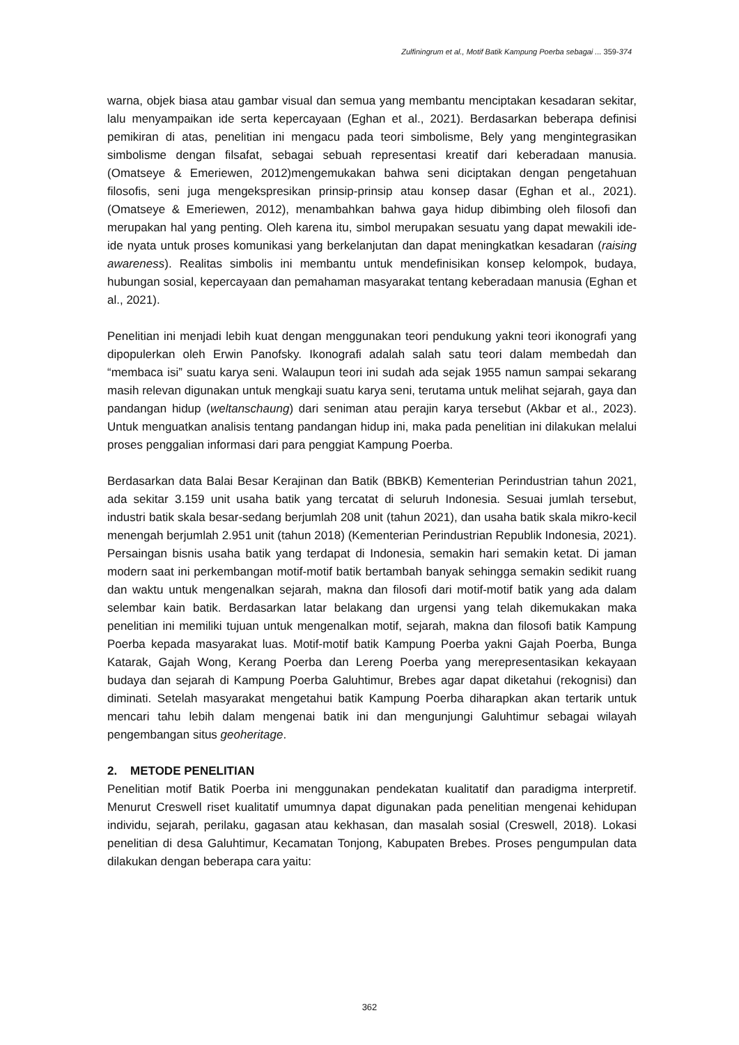Zulfiningrum et al., Motif Batik Kampung Poerba sebagai ... 359-374
warna, objek biasa atau gambar visual dan semua yang membantu menciptakan kesadaran sekitar, lalu menyampaikan ide serta kepercayaan (Eghan et al., 2021). Berdasarkan beberapa definisi pemikiran di atas, penelitian ini mengacu pada teori simbolisme, Bely yang mengintegrasikan simbolisme dengan filsafat, sebagai sebuah representasi kreatif dari keberadaan manusia. (Omatseye & Emeriewen, 2012)mengemukakan bahwa seni diciptakan dengan pengetahuan filosofis, seni juga mengekspresikan prinsip-prinsip atau konsep dasar (Eghan et al., 2021). (Omatseye & Emeriewen, 2012), menambahkan bahwa gaya hidup dibimbing oleh filosofi dan merupakan hal yang penting. Oleh karena itu, simbol merupakan sesuatu yang dapat mewakili ide-ide nyata untuk proses komunikasi yang berkelanjutan dan dapat meningkatkan kesadaran (raising awareness). Realitas simbolis ini membantu untuk mendefinisikan konsep kelompok, budaya, hubungan sosial, kepercayaan dan pemahaman masyarakat tentang keberadaan manusia (Eghan et al., 2021).
Penelitian ini menjadi lebih kuat dengan menggunakan teori pendukung yakni teori ikonografi yang dipopulerkan oleh Erwin Panofsky. Ikonografi adalah salah satu teori dalam membedah dan “membaca isi” suatu karya seni. Walaupun teori ini sudah ada sejak 1955 namun sampai sekarang masih relevan digunakan untuk mengkaji suatu karya seni, terutama untuk melihat sejarah, gaya dan pandangan hidup (weltanschaung) dari seniman atau perajin karya tersebut (Akbar et al., 2023). Untuk menguatkan analisis tentang pandangan hidup ini, maka pada penelitian ini dilakukan melalui proses penggalian informasi dari para penggiat Kampung Poerba.
Berdasarkan data Balai Besar Kerajinan dan Batik (BBKB) Kementerian Perindustrian tahun 2021, ada sekitar 3.159 unit usaha batik yang tercatat di seluruh Indonesia. Sesuai jumlah tersebut, industri batik skala besar-sedang berjumlah 208 unit (tahun 2021), dan usaha batik skala mikro-kecil menengah berjumlah 2.951 unit (tahun 2018) (Kementerian Perindustrian Republik Indonesia, 2021). Persaingan bisnis usaha batik yang terdapat di Indonesia, semakin hari semakin ketat. Di jaman modern saat ini perkembangan motif-motif batik bertambah banyak sehingga semakin sedikit ruang dan waktu untuk mengenalkan sejarah, makna dan filosofi dari motif-motif batik yang ada dalam selembar kain batik. Berdasarkan latar belakang dan urgensi yang telah dikemukakan maka penelitian ini memiliki tujuan untuk mengenalkan motif, sejarah, makna dan filosofi batik Kampung Poerba kepada masyarakat luas. Motif-motif batik Kampung Poerba yakni Gajah Poerba, Bunga Katarak, Gajah Wong, Kerang Poerba dan Lereng Poerba yang merepresentasikan kekayaan budaya dan sejarah di Kampung Poerba Galuhtimur, Brebes agar dapat diketahui (rekognisi) dan diminati. Setelah masyarakat mengetahui batik Kampung Poerba diharapkan akan tertarik untuk mencari tahu lebih dalam mengenai batik ini dan mengunjungi Galuhtimur sebagai wilayah pengembangan situs geoheritage.
2. METODE PENELITIAN
Penelitian motif Batik Poerba ini menggunakan pendekatan kualitatif dan paradigma interpretif. Menurut Creswell riset kualitatif umumnya dapat digunakan pada penelitian mengenai kehidupan individu, sejarah, perilaku, gagasan atau kekhasan, dan masalah sosial (Creswell, 2018). Lokasi penelitian di desa Galuhtimur, Kecamatan Tonjong, Kabupaten Brebes. Proses pengumpulan data dilakukan dengan beberapa cara yaitu:
362